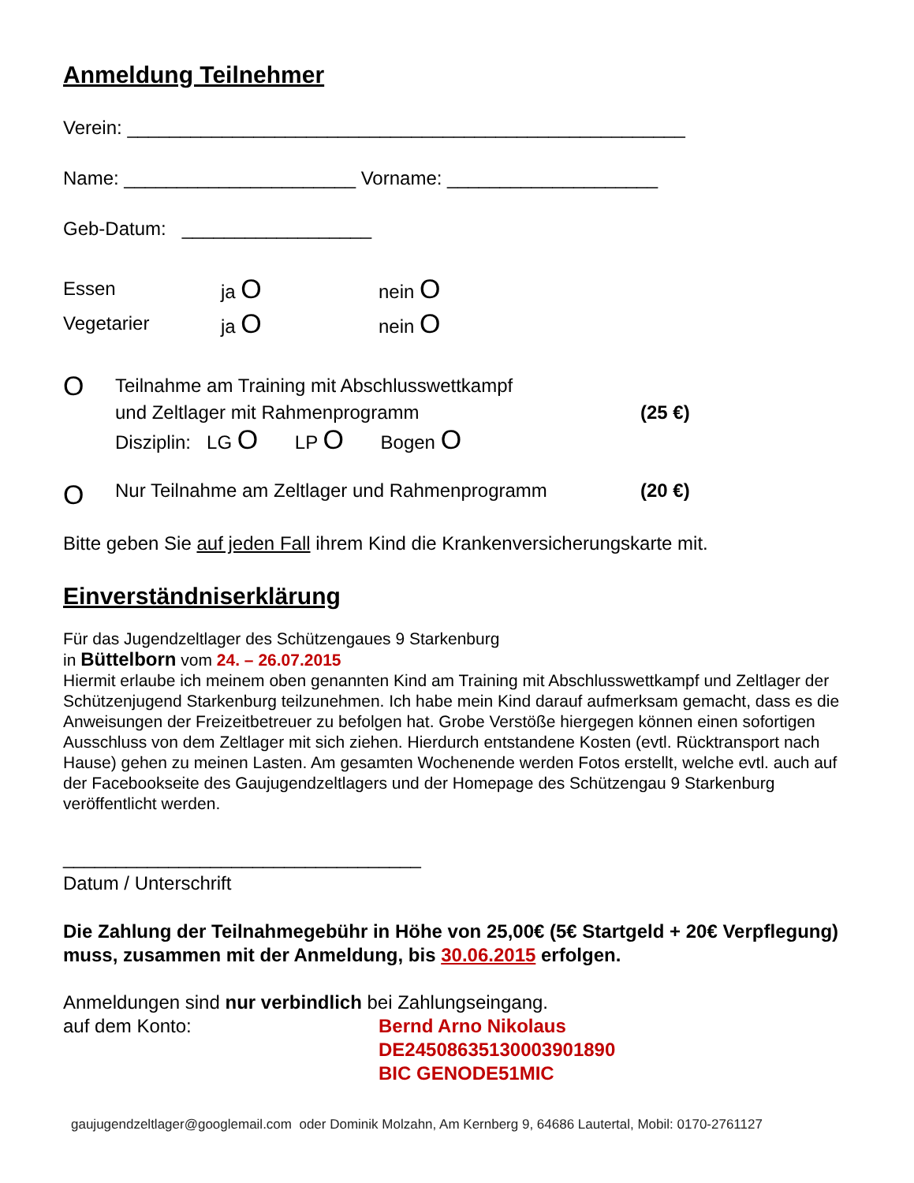Anmeldung Teilnehmer
Verein: _____________________________________________________
Name: ______________________ Vorname: ____________________
Geb-Datum: __________________
Essen ja O nein O
Vegetarier ja O nein O
O
Teilnahme am Training mit Abschlusswettkampf
und Zeltlager mit Rahmenprogramm (25 €)
Disziplin: LG O LP O Bogen O
O Nur Teilnahme am Zeltlager und Rahmenprogramm (20 €)
Bitte geben Sie auf jeden Fall ihrem Kind die Krankenversicherungskarte mit.
Einverständniserklärung
Für das Jugendzeltlager des Schützengaues 9 Starkenburg
in Büttelborn vom 24. – 26.07.2015
Hiermit erlaube ich meinem oben genannten Kind am Training mit Abschlusswettkampf und Zeltlager der Schützenjugend Starkenburg teilzunehmen. Ich habe mein Kind darauf aufmerksam gemacht, dass es die Anweisungen der Freizeitbetreuer zu befolgen hat. Grobe Verstöße hiergegen können einen sofortigen Ausschluss von dem Zeltlager mit sich ziehen. Hierdurch entstandene Kosten (evtl. Rücktransport nach Hause) gehen zu meinen Lasten. Am gesamten Wochenende werden Fotos erstellt, welche evtl. auch auf der Facebookseite des Gaujugendzeltlagers und der Homepage des Schützengau 9 Starkenburg veröffentlicht werden.
__________________________________
Datum / Unterschrift
Die Zahlung der Teilnahmegebühr in Höhe von 25,00€ (5€ Startgeld + 20€ Verpflegung) muss, zusammen mit der Anmeldung, bis 30.06.2015 erfolgen.
Anmeldungen sind nur verbindlich bei Zahlungseingang.
auf dem Konto: Bernd Arno Nikolaus
DE24508635130003901890
BIC GENODE51MIC
gaujugendzeltlager@googlemail.com oder Dominik Molzahn, Am Kernberg 9, 64686 Lautertal, Mobil: 0170-2761127